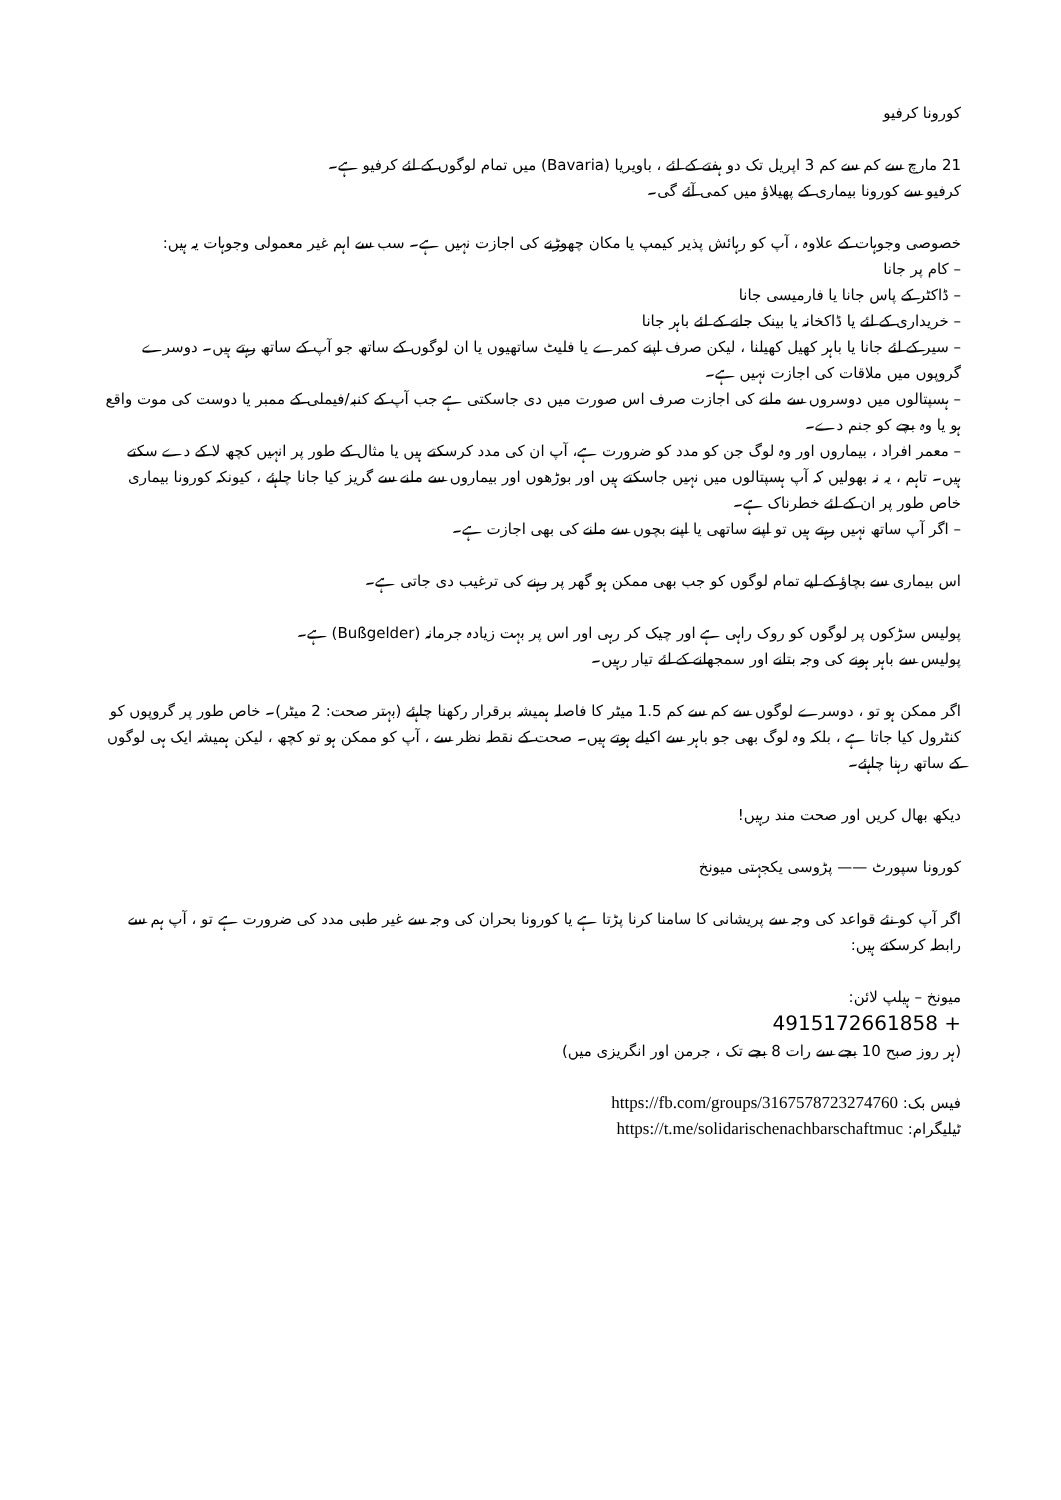کورونا کرفیو
21 مارچ سے کم سے کم 3 اپریل تک دو ہفتے کے لئے ، باویریا (Bavaria) میں تمام لوگوں کے لئے کرفیو ہے۔
کرفیو سے کورونا بیماری کے پھیلاؤ میں کمی آئے گی۔
خصوصی وجوہات کے علاوہ ، آپ کو رہائش پذیر کیمپ یا مکان چھوڑنے کی اجازت نہیں ہے۔ سب سے اہم غیر معمولی وجوہات یہ ہیں:
– کام پر جانا
– ڈاکٹر کے پاس جانا یا فارمیسی جانا
– خریداری کے لئے یا ڈاکخانہ یا بینک جانے کے لئے باہر جانا
– سیر کے لئے جانا یا باہر کھیل کھیلنا ، لیکن صرف اپنے کمرے یا فلیٹ ساتھیوں یا ان لوگوں کے ساتھ جو آپ کے ساتھ رہتے ہیں۔ دوسرے گروپوں میں ملاقات کی اجازت نہیں ہے۔
– ہسپتالوں میں دوسروں سے ملنے کی اجازت صرف اس صورت میں دی جاسکتی ہے جب آپ کے کنبہ/فیملی کے ممبر یا دوست کی موت واقع ہو یا وہ بچے کو جنم دے۔
– معمر افراد ، بیماروں اور وہ لوگ جن کو مدد کو ضرورت ہے، آپ ان کی مدد کرسکتے ہیں یا مثال کے طور پر انہیں کچھ لا کے دے سکتے ہیں۔ تاہم ، یہ نہ بھولیں کہ آپ ہسپتالوں میں نہیں جاسکتے ہیں اور بوڑھوں اور بیماروں سے ملنے سے گریز کیا جانا چاہئے ، کیونکہ کورونا بیماری خاص طور پر ان کے لئے خطرناک ہے۔
– اگر آپ ساتھ نہیں رہتے ہیں تو اپنے ساتھی یا اپنے بچوں سے ملنے کی بھی اجازت ہے۔
اس بیماری سے بچاؤ کے لیے تمام لوگوں کو جب بھی ممکن ہو گھر پر رہنے کی ترغیب دی جاتی ہے۔
پولیس سڑکوں پر لوگوں کو روک راہی ہے اور چیک کر رہی اور اس پر بہت زیادہ جرمانہ (Bußgelder) ہے۔
پولیس سے باہر ہونے کی وجہ بتانے اور سمجھانے کے لئے تیار رہیں۔
اگر ممکن ہو تو ، دوسرے لوگوں سے کم سے کم 1.5 میٹر کا فاصلہ ہمیشہ برقرار رکھنا چاہئے (بہتر صحت: 2 میٹر)۔ خاص طور پر گروپوں کو کنٹرول کیا جاتا ہے ، بلکہ وہ لوگ بھی جو باہر سے اکیلے ہوتے ہیں۔ صحت کے نقطہ نظر سے ، آپ کو ممکن ہو تو کچھ ، لیکن ہمیشہ ایک ہی لوگوں کے ساتھ رہنا چاہئے۔
دیکھ بھال کریں اور صحت مند رہیں!
کورونا سپورٹ —— پڑوسی یکجہتی میونخ
اگر آپ کو نئے قواعد کی وجہ سے پریشانی کا سامنا کرنا پڑتا ہے یا کورونا بحران کی وجہ سے غیر طبی مدد کی ضرورت ہے تو ، آپ ہم سے رابطہ کرسکتے ہیں:
میونخ – ہیلپ لائن:
+ 4915172661858
(ہر روز صبح 10 بجے سے رات 8 بجے تک ، جرمن اور انگریزی میں)
فیس بک: https://fb.com/groups/3167578723274760
ٹیلیگرام: https://t.me/solidarischenachbarschaftmuc